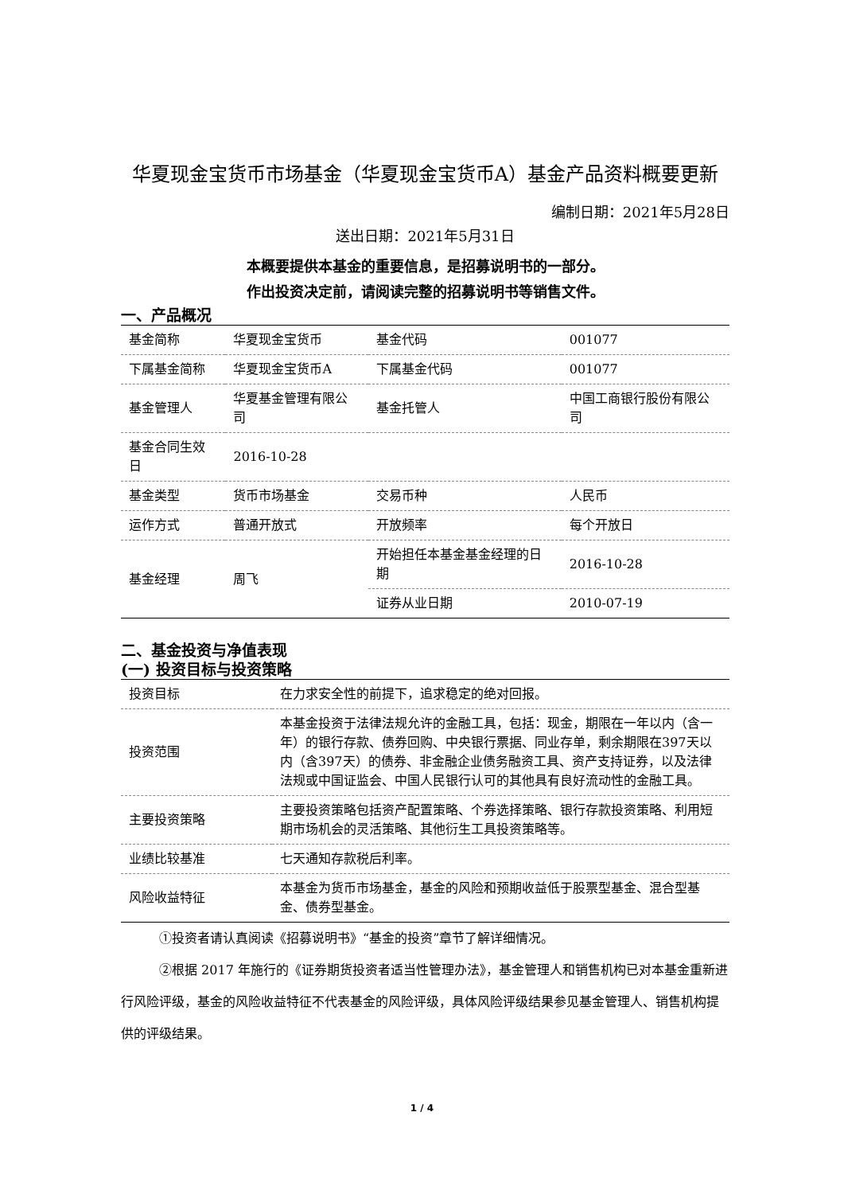华夏现金宝货币市场基金（华夏现金宝货币A）基金产品资料概要更新
编制日期：2021年5月28日
送出日期：2021年5月31日
本概要提供本基金的重要信息，是招募说明书的一部分。
作出投资决定前，请阅读完整的招募说明书等销售文件。
一、产品概况
| 基金简称 | 华夏现金宝货币 | 基金代码 | 001077 |
| 下属基金简称 | 华夏现金宝货币A | 下属基金代码 | 001077 |
| 基金管理人 | 华夏基金管理有限公司 | 基金托管人 | 中国工商银行股份有限公司 |
| 基金合同生效日 | 2016-10-28 | | |
| 基金类型 | 货币市场基金 | 交易币种 | 人民币 |
| 运作方式 | 普通开放式 | 开放频率 | 每个开放日 |
| 基金经理 | 周飞 | 开始担任本基金基金经理的日期 | 2016-10-28 |
| | | 证券从业日期 | 2010-07-19 |
二、基金投资与净值表现
(一) 投资目标与投资策略
| 投资目标 | 在力求安全性的前提下，追求稳定的绝对回报。 |
| 投资范围 | 本基金投资于法律法规允许的金融工具，包括：现金，期限在一年以内（含一年）的银行存款、债券回购、中央银行票据、同业存单，剩余期限在397天以内（含397天）的债券、非金融企业债务融资工具、资产支持证券，以及法律法规或中国证监会、中国人民银行认可的其他具有良好流动性的金融工具。 |
| 主要投资策略 | 主要投资策略包括资产配置策略、个券选择策略、银行存款投资策略、利用短期市场机会的灵活策略、其他衍生工具投资策略等。 |
| 业绩比较基准 | 七天通知存款税后利率。 |
| 风险收益特征 | 本基金为货币市场基金，基金的风险和预期收益低于股票型基金、混合型基金、债券型基金。 |
①投资者请认真阅读《招募说明书》“基金的投资”章节了解详细情况。
②根据 2017 年施行的《证券期货投资者适当性管理办法》，基金管理人和销售机构已对本基金重新进行风险评级，基金的风险收益特征不代表基金的风险评级，具体风险评级结果参见基金管理人、销售机构提供的评级结果。
1 / 4